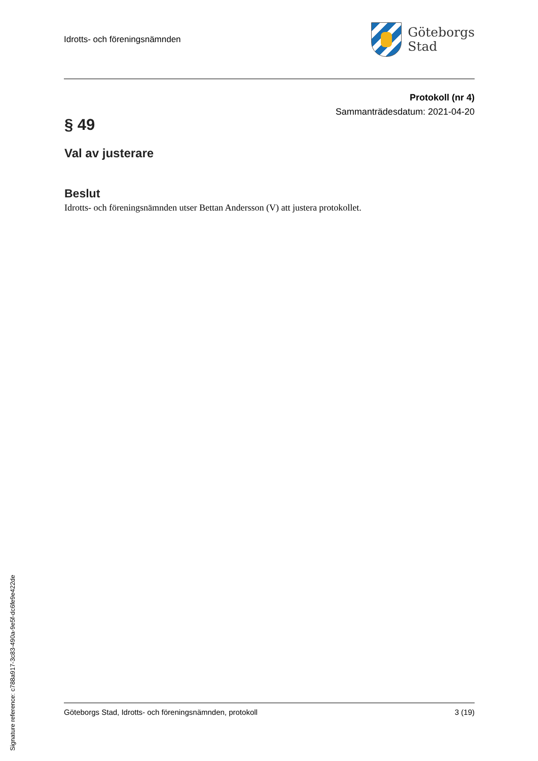Signature reference: c788a917-3c83-490a-9e5f-dc6fe9e422de
Idrotts- och föreningsnämnden
Göteborgs
Stad
Protokoll (nr 4)
Sammanträdesdatum: 2021-04-20
§ 49
Val av justerare
Beslut
Idrotts- och föreningsnämnden utser Bettan Andersson (V) att justera protokollet.
Göteborgs Stad, Idrotts- och föreningsnämnden, protokoll 3 (19)